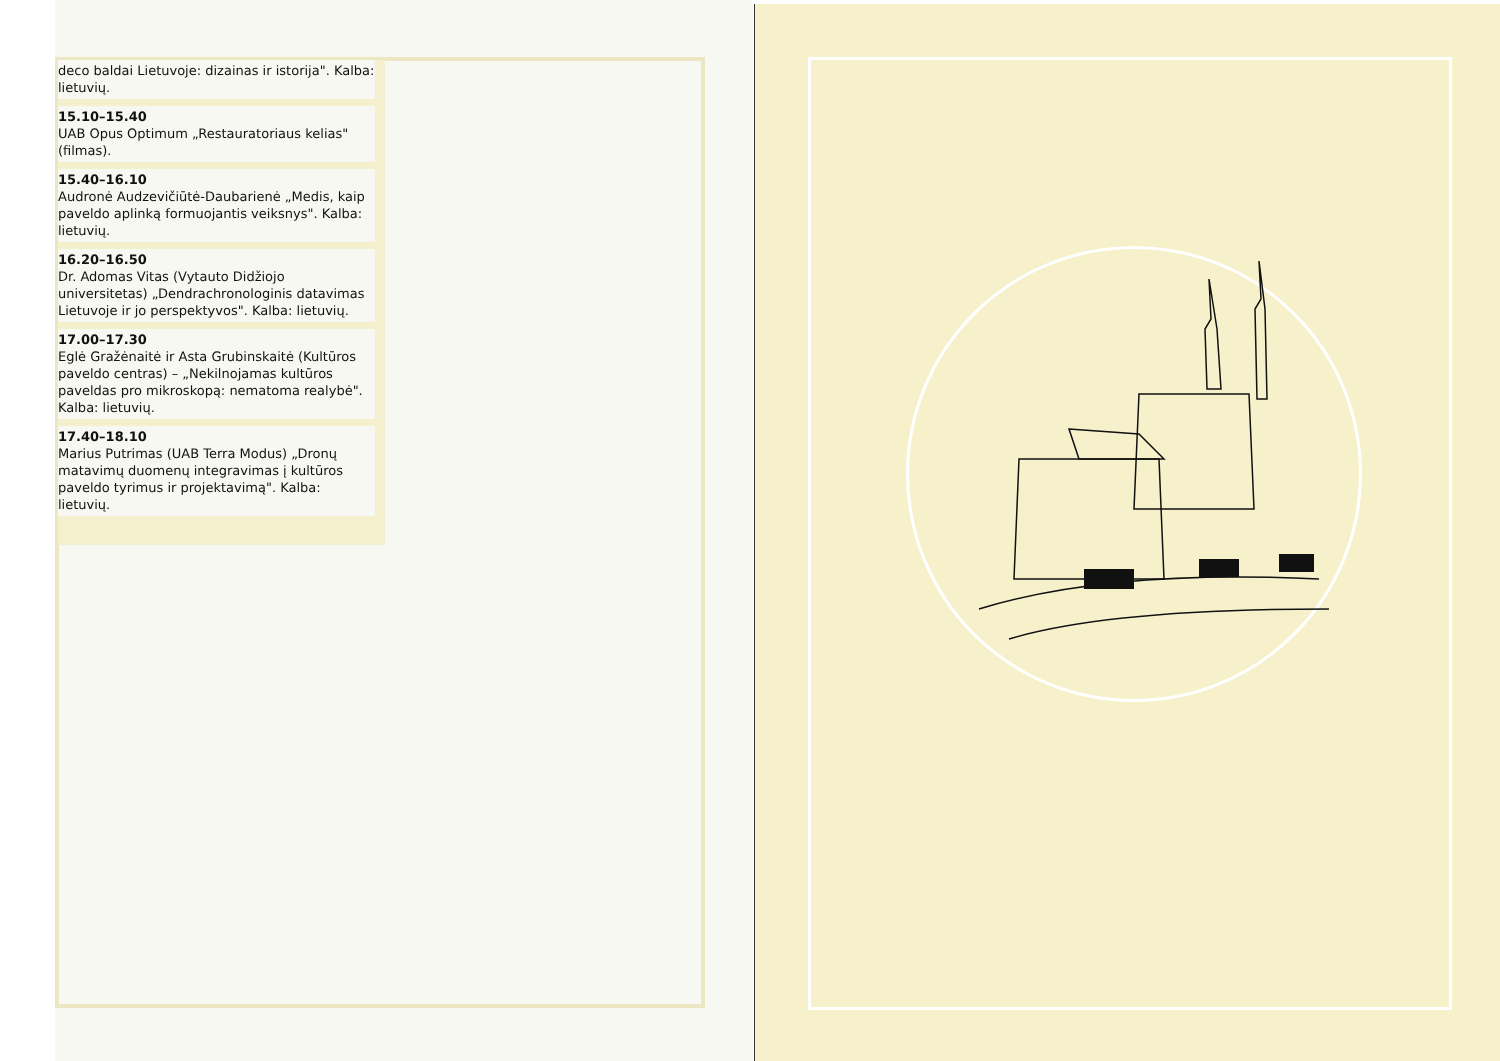deco baldai Lietuvoje: dizainas ir istorija". Kalba: lietuvių.
15.10–15.40
UAB Opus Optimum „Restauratoriaus kelias" (filmas).
15.40–16.10
Audronė Audzevičiūtė-Daubarienė „Medis, kaip paveldo aplinką formuojantis veiksnys". Kalba: lietuvių.
16.20–16.50
Dr. Adomas Vitas (Vytauto Didžiojo universitetas) „Dendrachronologinis datavimas Lietuvoje ir jo perspektyvos". Kalba: lietuvių.
17.00–17.30
Eglė Gražėnaitė ir Asta Grubinskaitė (Kultūros paveldo centras) – „Nekilnojamas kultūros paveldas pro mikroskopą: nematoma realybė". Kalba: lietuvių.
17.40–18.10
Marius Putrimas (UAB Terra Modus) „Dronų matavimų duomenų integravimas į kultūros paveldo tyrimus ir projektavimą". Kalba: lietuvių.